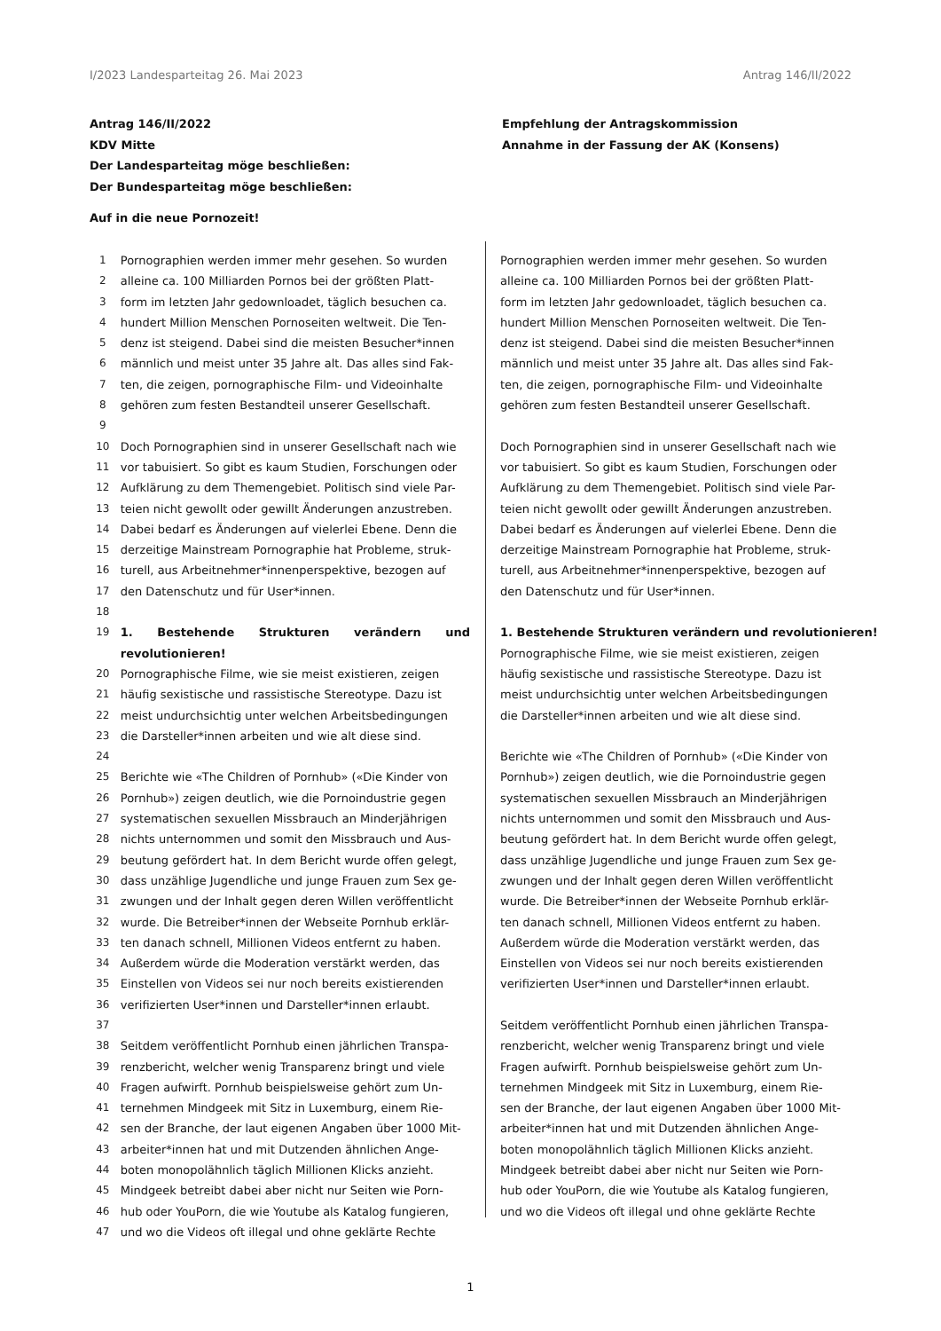I/2023 Landesparteitag 26. Mai 2023 Antrag 146/II/2022
Antrag 146/II/2022
KDV Mitte
Der Landesparteitag möge beschließen:
Der Bundesparteitag möge beschließen:
Auf in die neue Pornozeit!
Empfehlung der Antragskommission
Annahme in der Fassung der AK (Konsens)
| 1 | Pornographien werden immer mehr gesehen. So wurden |
| 2 | alleine ca. 100 Milliarden Pornos bei der größten Platt- |
| 3 | form im letzten Jahr gedownloadet, täglich besuchen ca. |
| 4 | hundert Million Menschen Pornoseiten weltweit. Die Ten- |
| 5 | denz ist steigend. Dabei sind die meisten Besucher*innen |
| 6 | männlich und meist unter 35 Jahre alt. Das alles sind Fak- |
| 7 | ten, die zeigen, pornographische Film- und Videoinhalte |
| 8 | gehören zum festen Bestandteil unserer Gesellschaft. |
| 9 | |
| 10 | Doch Pornographien sind in unserer Gesellschaft nach wie |
| 11 | vor tabuisiert. So gibt es kaum Studien, Forschungen oder |
| 12 | Aufklärung zu dem Themengebiet. Politisch sind viele Par- |
| 13 | teien nicht gewollt oder gewillt Änderungen anzustreben. |
| 14 | Dabei bedarf es Änderungen auf vielerlei Ebene. Denn die |
| 15 | derzeitige Mainstream Pornographie hat Probleme, struk- |
| 16 | turell, aus Arbeitnehmer*innenperspektive, bezogen auf |
| 17 | den Datenschutz und für User*innen. |
| 18 | |
| 19 | 1. Bestehende Strukturen verändern und revolutionieren! |
| 20 | Pornographische Filme, wie sie meist existieren, zeigen |
| 21 | häufig sexistische und rassistische Stereotype. Dazu ist |
| 22 | meist undurchsichtig unter welchen Arbeitsbedingungen |
| 23 | die Darsteller*innen arbeiten und wie alt diese sind. |
| 24 | |
| 25 | Berichte wie «The Children of Pornhub» («Die Kinder von |
| 26 | Pornhub») zeigen deutlich, wie die Pornoindustrie gegen |
| 27 | systematischen sexuellen Missbrauch an Minderjährigen |
| 28 | nichts unternommen und somit den Missbrauch und Aus- |
| 29 | beutung gefördert hat. In dem Bericht wurde offen gelegt, |
| 30 | dass unzählige Jugendliche und junge Frauen zum Sex ge- |
| 31 | zwungen und der Inhalt gegen deren Willen veröffentlicht |
| 32 | wurde. Die Betreiber*innen der Webseite Pornhub erklär- |
| 33 | ten danach schnell, Millionen Videos entfernt zu haben. |
| 34 | Außerdem würde die Moderation verstärkt werden, das |
| 35 | Einstellen von Videos sei nur noch bereits existierenden |
| 36 | verifizierten User*innen und Darsteller*innen erlaubt. |
| 37 | |
| 38 | Seitdem veröffentlicht Pornhub einen jährlichen Transpa- |
| 39 | renzbericht, welcher wenig Transparenz bringt und viele |
| 40 | Fragen aufwirft. Pornhub beispielsweise gehört zum Un- |
| 41 | ternehmen Mindgeek mit Sitz in Luxemburg, einem Rie- |
| 42 | sen der Branche, der laut eigenen Angaben über 1000 Mit- |
| 43 | arbeiter*innen hat und mit Dutzenden ähnlichen Ange- |
| 44 | boten monopolähnlich täglich Millionen Klicks anzieht. |
| 45 | Mindgeek betreibt dabei aber nicht nur Seiten wie Porn- |
| 46 | hub oder YouPorn, die wie Youtube als Katalog fungieren, |
| 47 | und wo die Videos oft illegal und ohne geklärte Rechte |
Pornographien werden immer mehr gesehen. So wurden
alleine ca. 100 Milliarden Pornos bei der größten Platt-
form im letzten Jahr gedownloadet, täglich besuchen ca.
hundert Million Menschen Pornoseiten weltweit. Die Ten-
denz ist steigend. Dabei sind die meisten Besucher*innen
männlich und meist unter 35 Jahre alt. Das alles sind Fak-
ten, die zeigen, pornographische Film- und Videoinhalte
gehören zum festen Bestandteil unserer Gesellschaft.
Doch Pornographien sind in unserer Gesellschaft nach wie
vor tabuisiert. So gibt es kaum Studien, Forschungen oder
Aufklärung zu dem Themengebiet. Politisch sind viele Par-
teien nicht gewollt oder gewillt Änderungen anzustreben.
Dabei bedarf es Änderungen auf vielerlei Ebene. Denn die
derzeitige Mainstream Pornographie hat Probleme, struk-
turell, aus Arbeitnehmer*innenperspektive, bezogen auf
den Datenschutz und für User*innen.
1. Bestehende Strukturen verändern und revolutionieren!
Pornographische Filme, wie sie meist existieren, zeigen
häufig sexistische und rassistische Stereotype. Dazu ist
meist undurchsichtig unter welchen Arbeitsbedingungen
die Darsteller*innen arbeiten und wie alt diese sind.
Berichte wie «The Children of Pornhub» («Die Kinder von
Pornhub») zeigen deutlich, wie die Pornoindustrie gegen
systematischen sexuellen Missbrauch an Minderjährigen
nichts unternommen und somit den Missbrauch und Aus-
beutung gefördert hat. In dem Bericht wurde offen gelegt,
dass unzählige Jugendliche und junge Frauen zum Sex ge-
zwungen und der Inhalt gegen deren Willen veröffentlicht
wurde. Die Betreiber*innen der Webseite Pornhub erklär-
ten danach schnell, Millionen Videos entfernt zu haben.
Außerdem würde die Moderation verstärkt werden, das
Einstellen von Videos sei nur noch bereits existierenden
verifizierten User*innen und Darsteller*innen erlaubt.
Seitdem veröffentlicht Pornhub einen jährlichen Transpa-
renzbericht, welcher wenig Transparenz bringt und viele
Fragen aufwirft. Pornhub beispielsweise gehört zum Un-
ternehmen Mindgeek mit Sitz in Luxemburg, einem Rie-
sen der Branche, der laut eigenen Angaben über 1000 Mit-
arbeiter*innen hat und mit Dutzenden ähnlichen Ange-
boten monopolähnlich täglich Millionen Klicks anzieht.
Mindgeek betreibt dabei aber nicht nur Seiten wie Porn-
hub oder YouPorn, die wie Youtube als Katalog fungieren,
und wo die Videos oft illegal und ohne geklärte Rechte
1